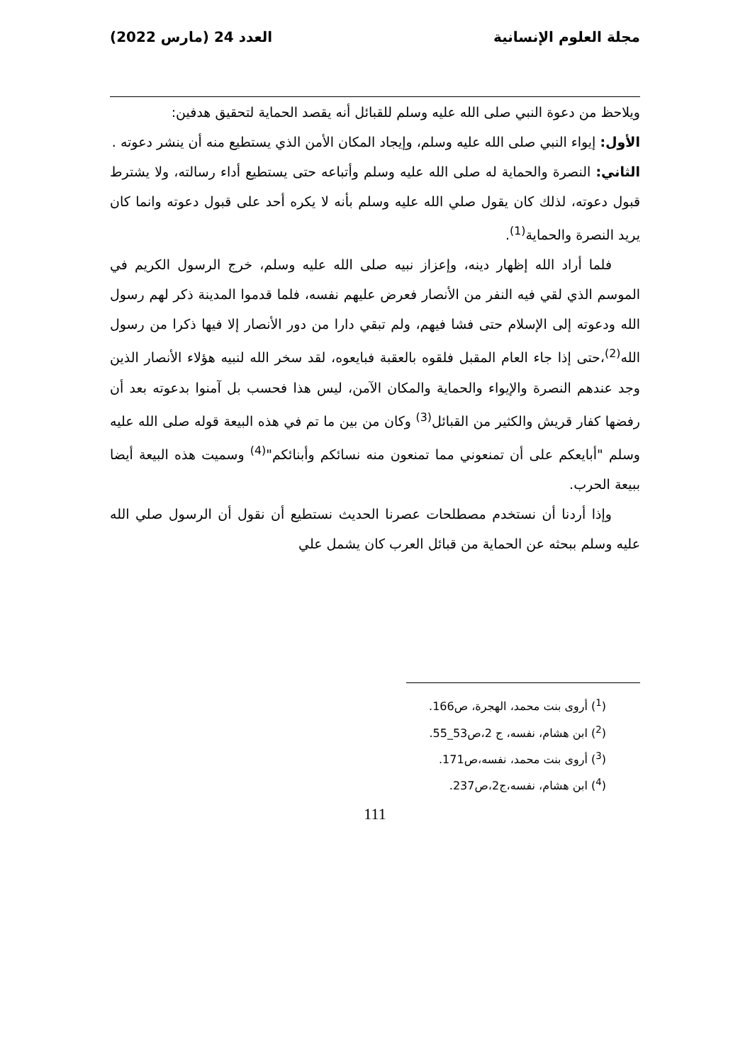مجلة العلوم الإنسانية العدد 24 (مارس 2022)
ويلاحظ من دعوة النبي صلى الله عليه وسلم للقبائل أنه يقصد الحماية لتحقيق هدفين:
الأول: إيواء النبي صلى الله عليه وسلم، وإيجاد المكان الأمن الذي يستطيع منه أن ينشر دعوته .
الثاني: النصرة والحماية له صلى الله عليه وسلم وأتباعه حتى يستطيع أداء رسالته، ولا يشترط قبول دعوته، لذلك كان يقول صلي الله عليه وسلم بأنه لا يكره أحد على قبول دعوته وانما كان يريد النصرة والحماية<sup>(1)</sup>.
فلما أراد الله إظهار دينه، وإعزاز نبيه صلى الله عليه وسلم، خرج الرسول الكريم في الموسم الذي لقي فيه النفر من الأنصار فعرض عليهم نفسه، فلما قدموا المدينة ذكر لهم رسول الله ودعوته إلى الإسلام حتى فشا فيهم، ولم تبقي دارا من دور الأنصار إلا فيها ذكرا من رسول الله<sup>(2)</sup>،حتى إذا جاء العام المقبل فلقوه بالعقبة فبايعوه، لقد سخر الله لنبيه هؤلاء الأنصار الذين وجد عندهم النصرة والإيواء والحماية والمكان الآمن، ليس هذا فحسب بل آمنوا بدعوته بعد أن رفضها كفار قريش والكثير من القبائل<sup>(3)</sup> وكان من بين ما تم في هذه البيعة قوله صلى الله عليه وسلم "أبايعكم على أن تمنعوني مما تمنعون منه نسائكم وأبنائكم"<sup>(4)</sup> وسميت هذه البيعة أيضا ببيعة الحرب.
وإذا أردنا أن نستخدم مصطلحات عصرنا الحديث نستطيع أن نقول أن الرسول صلي الله عليه وسلم ببحثه عن الحماية من قبائل العرب كان يشمل علي
(<sup>1</sup>) أروى بنت محمد، الهجرة، ص166.
(<sup>2</sup>) ابن هشام، نفسه، ج 2،ص53_55.
(<sup>3</sup>) أروى بنت محمد، نفسه،ص171.
(<sup>4</sup>) ابن هشام، نفسه،ج2،ص237.
111